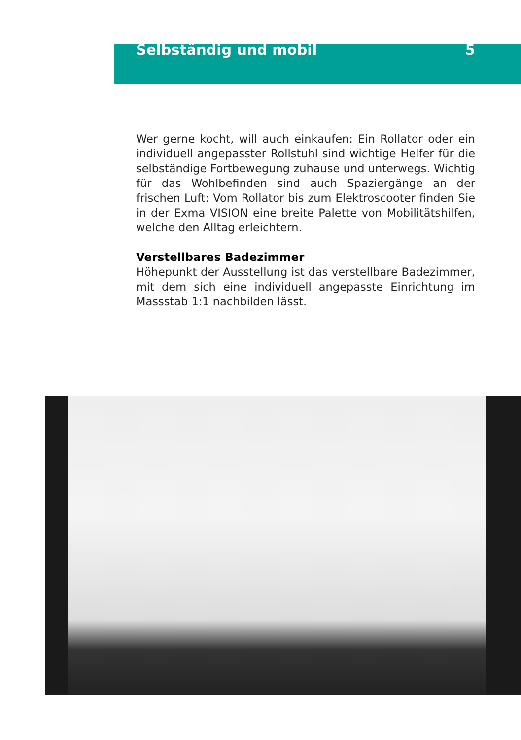Selbständig und mobil 5
Wer gerne kocht, will auch einkaufen: Ein Rollator oder ein individuell angepasster Rollstuhl sind wichtige Helfer für die selb­ständige Fortbewegung zuhause und unterwegs. Wichtig für das Wohlbefinden sind auch Spaziergänge an der frischen Luft: Vom Rollator bis zum Elektroscooter finden Sie in der Exma VISION eine breite Palette von Mobilitätshilfen, welche den Alltag erleichtern.
Verstellbares Badezimmer
Höhepunkt der Ausstellung ist das verstellbare Badezimmer, mit dem sich eine individuell angepasste Einrichtung im Massstab 1:1 nachbilden lässt.